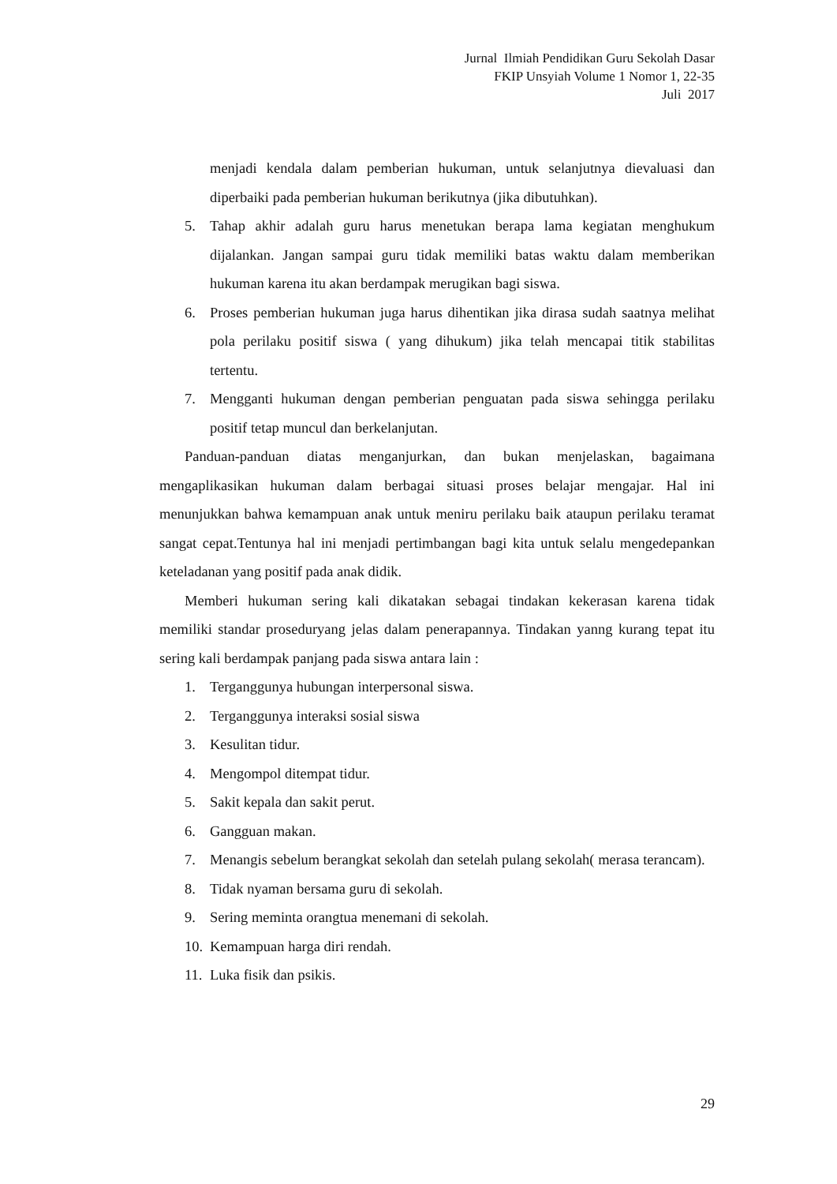Jurnal Ilmiah Pendidikan Guru Sekolah Dasar
FKIP Unsyiah Volume 1 Nomor 1, 22-35
Juli 2017
menjadi kendala dalam pemberian hukuman, untuk selanjutnya dievaluasi dan diperbaiki pada pemberian hukuman berikutnya (jika dibutuhkan).
5. Tahap akhir adalah guru harus menetukan berapa lama kegiatan menghukum dijalankan. Jangan sampai guru tidak memiliki batas waktu dalam memberikan hukuman karena itu akan berdampak merugikan bagi siswa.
6. Proses pemberian hukuman juga harus dihentikan jika dirasa sudah saatnya melihat pola perilaku positif siswa ( yang dihukum) jika telah mencapai titik stabilitas tertentu.
7. Mengganti hukuman dengan pemberian penguatan pada siswa sehingga perilaku positif tetap muncul dan berkelanjutan.
Panduan-panduan diatas menganjurkan, dan bukan menjelaskan, bagaimana mengaplikasikan hukuman dalam berbagai situasi proses belajar mengajar. Hal ini menunjukkan bahwa kemampuan anak untuk meniru perilaku baik ataupun perilaku teramat sangat cepat.Tentunya hal ini menjadi pertimbangan bagi kita untuk selalu mengedepankan keteladanan yang positif pada anak didik.
Memberi hukuman sering kali dikatakan sebagai tindakan kekerasan karena tidak memiliki standar proseduryang jelas dalam penerapannya. Tindakan yanng kurang tepat itu sering kali berdampak panjang pada siswa antara lain :
1. Terganggunya hubungan interpersonal siswa.
2. Terganggunya interaksi sosial siswa
3. Kesulitan tidur.
4. Mengompol ditempat tidur.
5. Sakit kepala dan sakit perut.
6. Gangguan makan.
7. Menangis sebelum berangkat sekolah dan setelah pulang sekolah( merasa terancam).
8. Tidak nyaman bersama guru di sekolah.
9. Sering meminta orangtua menemani di sekolah.
10. Kemampuan harga diri rendah.
11. Luka fisik dan psikis.
29